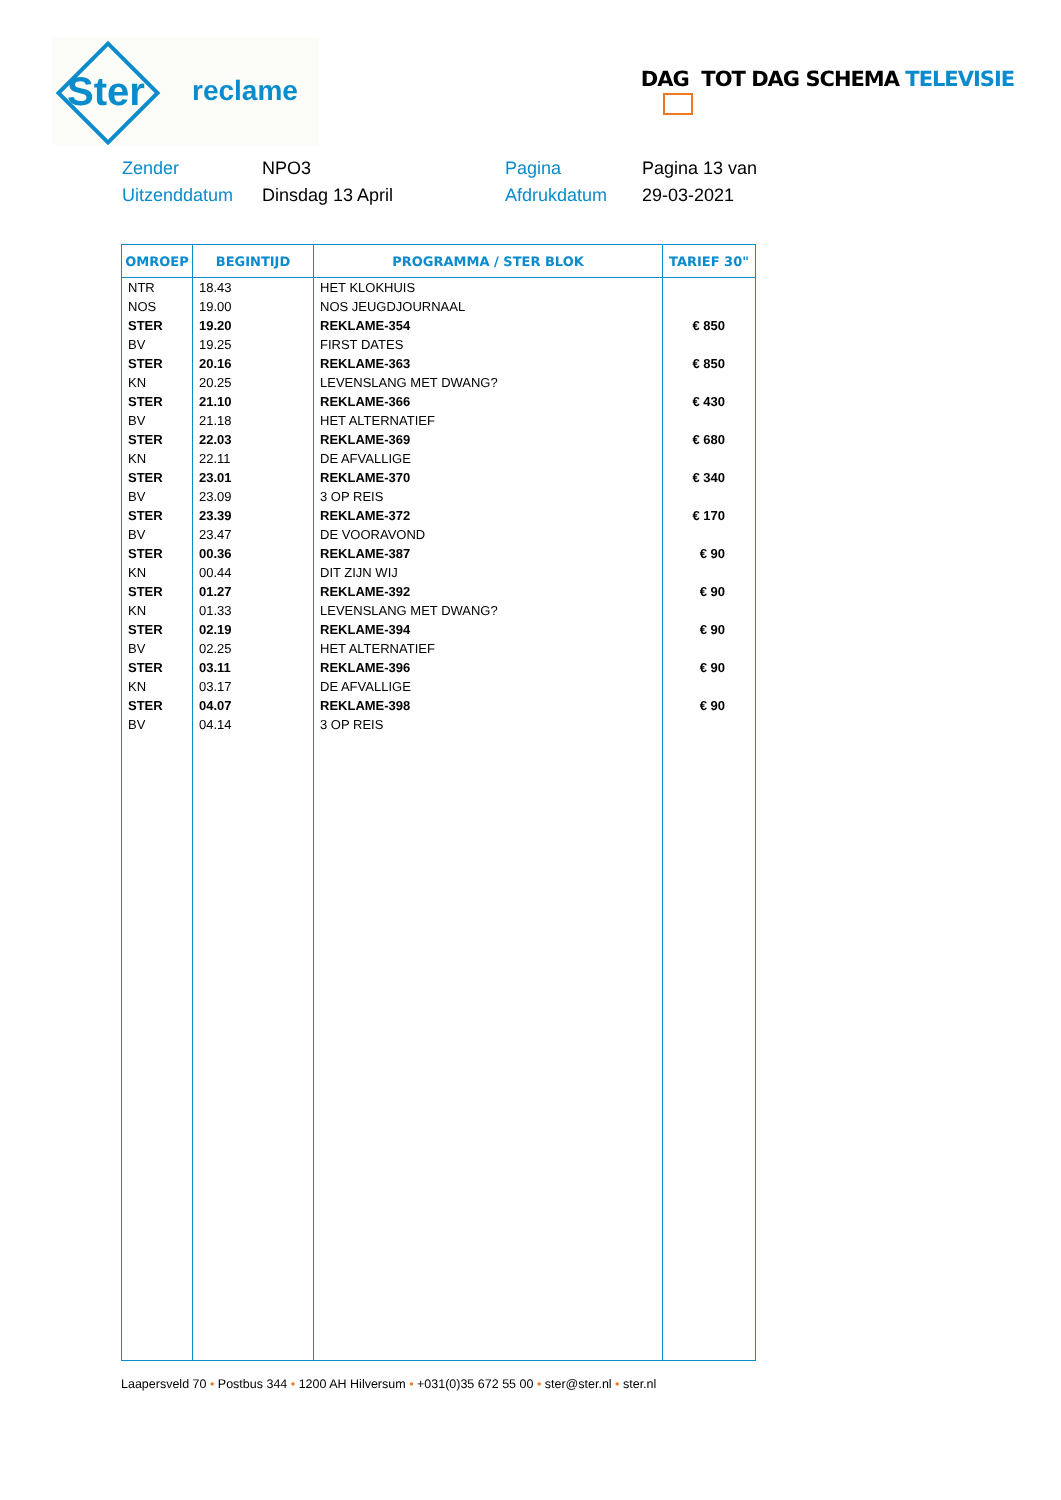Ster
reclame
DAG TOT DAG SCHEMA TELEVISIE
Zender NPO3 Pagina Pagina 13 van Uitzenddatum Dinsdag 13 April Afdrukdatum 29-03-2021
| OMROEP | BEGINTIJD | PROGRAMMA / STER BLOK | TARIEF 30" |
| --- | --- | --- | --- |
| NTR | 18.43 | HET KLOKHUIS | |
| NOS | 19.00 | NOS JEUGDJOURNAAL | |
| STER | 19.20 | REKLAME-354 | € 850 |
| BV | 19.25 | FIRST DATES | |
| STER | 20.16 | REKLAME-363 | € 850 |
| KN | 20.25 | LEVENSLANG MET DWANG? | |
| STER | 21.10 | REKLAME-366 | € 430 |
| BV | 21.18 | HET ALTERNATIEF | |
| STER | 22.03 | REKLAME-369 | € 680 |
| KN | 22.11 | DE AFVALLIGE | |
| STER | 23.01 | REKLAME-370 | € 340 |
| BV | 23.09 | 3 OP REIS | |
| STER | 23.39 | REKLAME-372 | € 170 |
| BV | 23.47 | DE VOORAVOND | |
| STER | 00.36 | REKLAME-387 | € 90 |
| KN | 00.44 | DIT ZIJN WIJ | |
| STER | 01.27 | REKLAME-392 | € 90 |
| KN | 01.33 | LEVENSLANG MET DWANG? | |
| STER | 02.19 | REKLAME-394 | € 90 |
| BV | 02.25 | HET ALTERNATIEF | |
| STER | 03.11 | REKLAME-396 | € 90 |
| KN | 03.17 | DE AFVALLIGE | |
| STER | 04.07 | REKLAME-398 | € 90 |
| BV | 04.14 | 3 OP REIS | |
Laapersveld 70 • Postbus 344 • 1200 AH Hilversum • +031(0)35 672 55 00 • ster@ster.nl • ster.nl